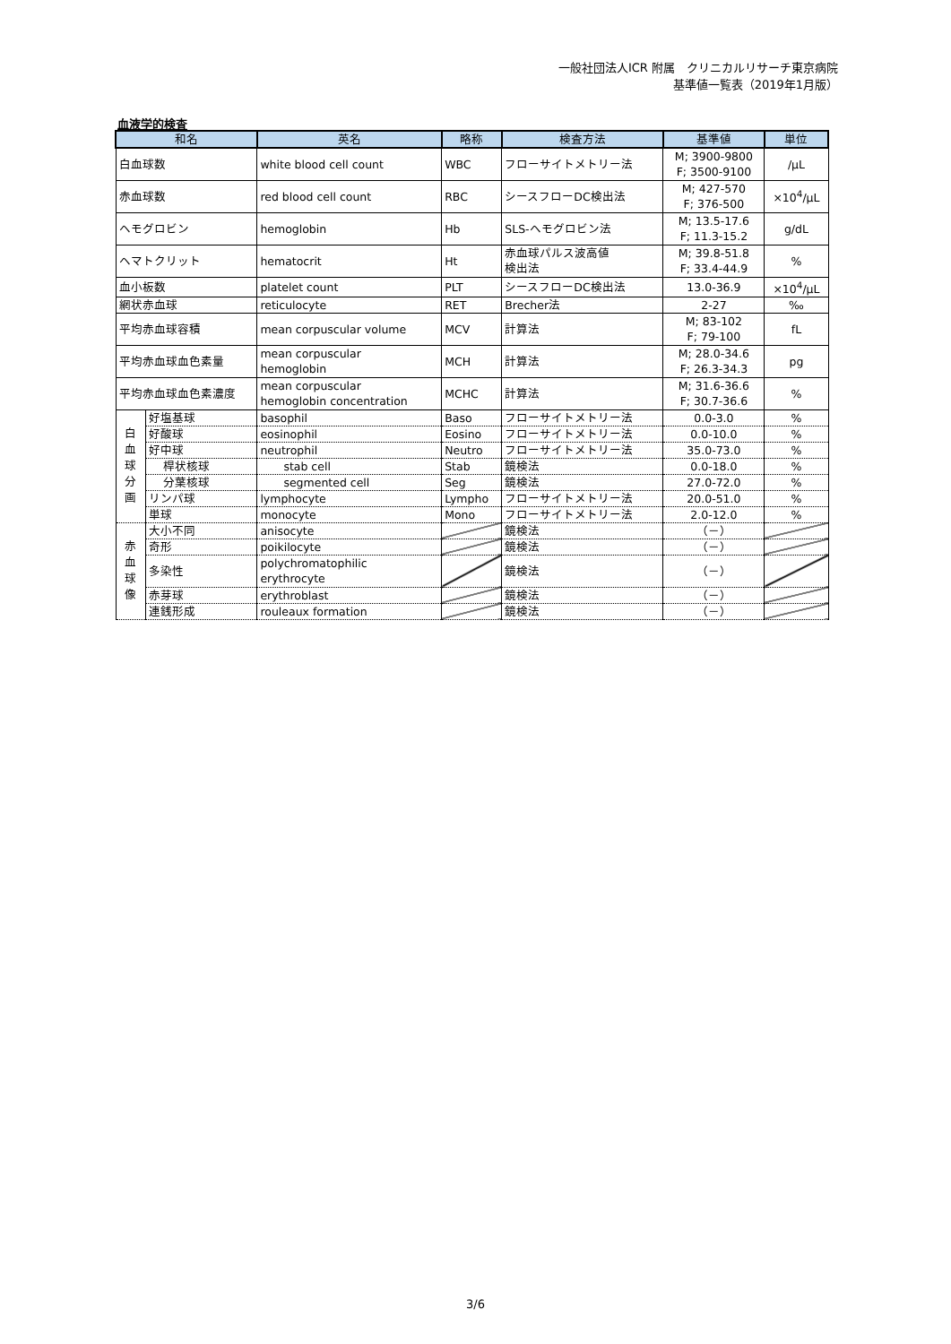一般社団法人ICR 附属　クリニカルリサーチ東京病院
基準値一覧表（2019年1月版）
血液学的検査
| 和名 | | 英名 | 略称 | 検査方法 | 基準値 | 単位 |
| --- | --- | --- | --- | --- | --- | --- |
| 白血球数 | | white blood cell count | WBC | フローサイトメトリー法 | M; 3900-9800 F; 3500-9100 | /μL |
| 赤血球数 | | red blood cell count | RBC | シースフローDC検出法 | M; 427-570 F; 376-500 | ×10<sup>4</sup>/μL |
| ヘモグロビン | | hemoglobin | Hb | SLS-ヘモグロビン法 | M; 13.5-17.6 F; 11.3-15.2 | g/dL |
| ヘマトクリット | | hematocrit | Ht | 赤血球パルス波高値 検出法 | M; 39.8-51.8 F; 33.4-44.9 | % |
| 血小板数 | | platelet count | PLT | シースフローDC検出法 | 13.0-36.9 | ×10<sup>4</sup>/μL |
| 網状赤血球 | | reticulocyte | RET | Brecher法 | 2-27 | ‰ |
| 平均赤血球容積 | | mean corpuscular volume | MCV | 計算法 | M; 83-102 F; 79-100 | fL |
| 平均赤血球血色素量 | | mean corpuscular hemoglobin | MCH | 計算法 | M; 28.0-34.6 F; 26.3-34.3 | pg |
| 平均赤血球血色素濃度 | | mean corpuscular hemoglobin concentration | MCHC | 計算法 | M; 31.6-36.6 F; 30.7-36.6 | % |
| 白 血 球 分 画 | 好塩基球 | basophil | Baso | フローサイトメトリー法 | 0.0-3.0 | % |
| | 好酸球 | eosinophil | Eosino | フローサイトメトリー法 | 0.0-10.0 | % |
| | 好中球 | neutrophil | Neutro | フローサイトメトリー法 | 35.0-73.0 | % |
| | 桿状核球 | stab cell | Stab | 鏡検法 | 0.0-18.0 | % |
| | 分葉核球 | segmented cell | Seg | 鏡検法 | 27.0-72.0 | % |
| | リンパ球 | lymphocyte | Lympho | フローサイトメトリー法 | 20.0-51.0 | % |
| | 単球 | monocyte | Mono | フローサイトメトリー法 | 2.0-12.0 | % |
| 赤 血 球 像 | 大小不同 | anisocyte | | 鏡検法 | （－） | |
| | 奇形 | poikilocyte | | 鏡検法 | （－） | |
| | 多染性 | polychromatophilic erythrocyte | | 鏡検法 | （－） | |
| | 赤芽球 | erythroblast | | 鏡検法 | （－） | |
| | 連銭形成 | rouleaux formation | | 鏡検法 | （－） | |
3/6